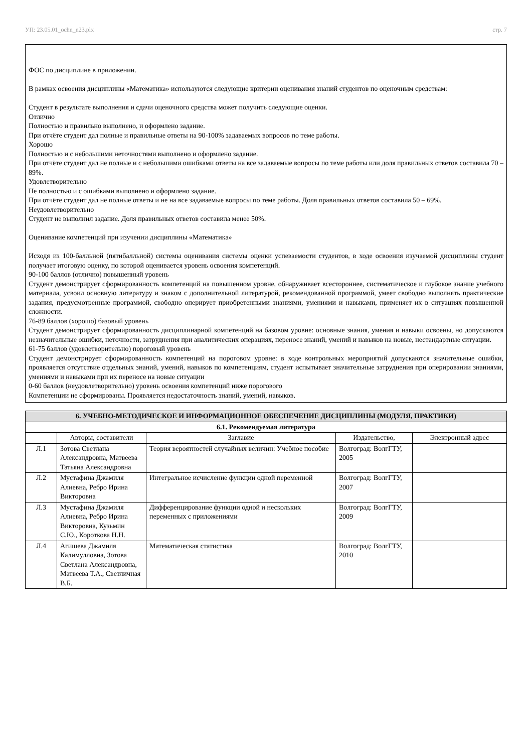УП: 23.05.01_ochn_n23.plx стр. 7
ФОС по дисциплине в приложении.
В рамках освоения дисциплины «Математика» используются следующие критерии оценивания знаний студентов по оценочным средствам:
Студент в результате выполнения и сдачи оценочного средства может получить следующие оценки.
Отлично
Полностью и правильно выполнено, и оформлено задание.
При отчёте студент дал полные и правильные ответы на 90-100% задаваемых вопросов по теме работы.
Хорошо
Полностью и с небольшими неточностями выполнено и оформлено задание.
При отчёте студент дал не полные и с небольшими ошибками ответы на все задаваемые вопросы по теме работы или доля правильных ответов составила 70 – 89%.
Удовлетворительно
Не полностью и с ошибками выполнено и оформлено задание.
При отчёте студент дал не полные ответы и не на все задаваемые вопросы по теме работы. Доля правильных ответов составила 50 – 69%.
Неудовлетворительно
Студент не выполнил задание. Доля правильных ответов составила менее 50%.
Оценивание компетенций при изучении дисциплины «Математика»
Исходя из 100-балльной (пятибалльной) системы оценивания системы оценки успеваемости студентов, в ходе освоения изучаемой дисциплины студент получает итоговую оценку, по которой оценивается уровень освоения компетенций.
90-100 баллов (отлично) повышенный уровень
Студент демонстрирует сформированность компетенций на повышенном уровне, обнаруживает всестороннее, систематическое и глубокое знание учебного материала, усвоил основную литературу и знаком с дополнительной литературой, рекомендованной программой, умеет свободно выполнять практические задания, предусмотренные программой, свободно оперирует приобретенными знаниями, умениями и навыками, применяет их в ситуациях повышенной сложности.
76-89 баллов (хорошо) базовый уровень
Студент демонстрирует сформированность дисциплинарной компетенций на базовом уровне: основные знания, умения и навыки освоены, но допускаются незначительные ошибки, неточности, затруднения при аналитических операциях, переносе знаний, умений и навыков на новые, нестандартные ситуации.
61-75 баллов (удовлетворительно) пороговый уровень
Студент демонстрирует сформированность компетенций на пороговом уровне: в ходе контрольных мероприятий допускаются значительные ошибки, проявляется отсутствие отдельных знаний, умений, навыков по компетенциям, студент испытывает значительные затруднения при оперировании знаниями, умениями и навыками при их переносе на новые ситуации
0-60 баллов (неудовлетворительно) уровень освоения компетенций ниже порогового
Компетенции не сформированы. Проявляется недостаточность знаний, умений, навыков.
| 6. УЧЕБНО-МЕТОДИЧЕСКОЕ И ИНФОРМАЦИОННОЕ ОБЕСПЕЧЕНИЕ ДИСЦИПЛИНЫ (МОДУЛЯ, ПРАКТИКИ) | | | | |
| --- | --- | --- | --- | --- |
| 6.1. Рекомендуемая литература | | | | |
| | Авторы, составители | Заглавие | Издательство, | Электронный адрес |
| Л.1 | Зотова Светлана Александровна, Матвеева Татьяна Александровна | Теория вероятностей случайных величин: Учебное пособие | Волгоград: ВолгГТУ, 2005 | |
| Л.2 | Мустафина Джамиля Алиевна, Ребро Ирина Викторовна | Интегральное исчисление функции одной переменной | Волгоград: ВолгГТУ, 2007 | |
| Л.3 | Мустафина Джамиля Алиевна, Ребро Ирина Викторовна, Кузьмин С.Ю., Короткова Н.Н. | Дифференцирование функции одной и нескольких переменных с приложениями | Волгоград: ВолгГТУ, 2009 | |
| Л.4 | Агишева Джамиля Калимулловна, Зотова Светлана Александровна, Матвеева Т.А., Светличная В.Б. | Математическая статистика | Волгоград: ВолгГТУ, 2010 | |